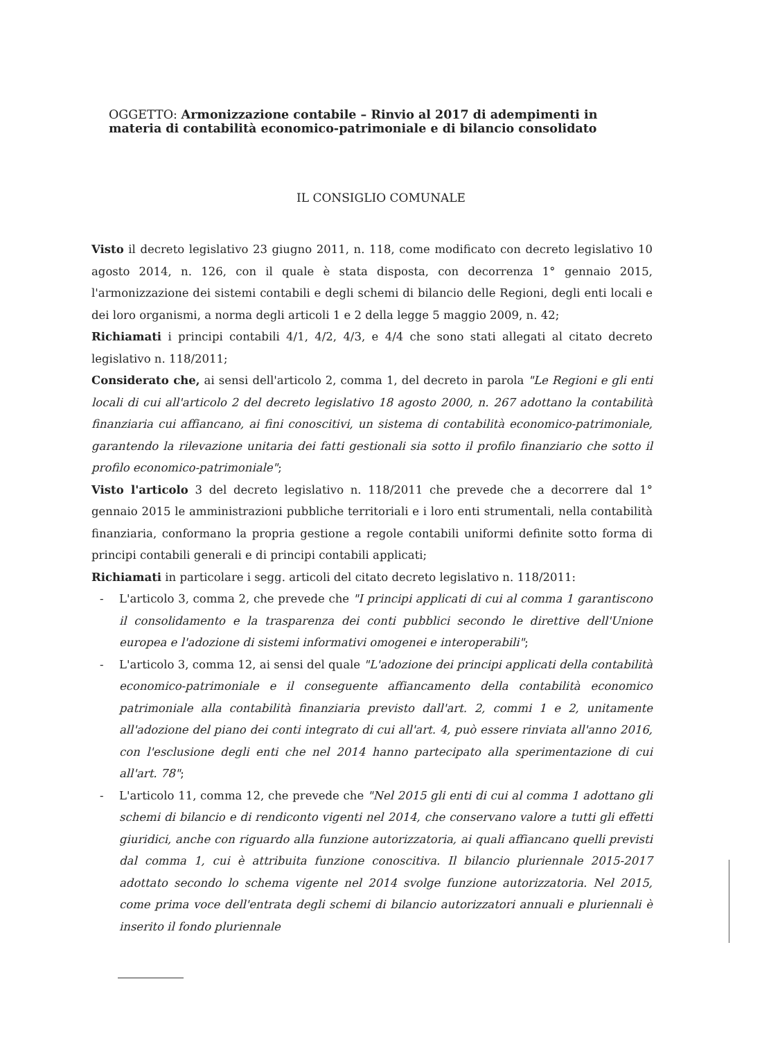OGGETTO: Armonizzazione contabile – Rinvio al 2017 di adempimenti in materia di contabilità economico-patrimoniale e di bilancio consolidato
IL CONSIGLIO COMUNALE
Visto il decreto legislativo 23 giugno 2011, n. 118, come modificato con decreto legislativo 10 agosto 2014, n. 126, con il quale è stata disposta, con decorrenza 1° gennaio 2015, l'armonizzazione dei sistemi contabili e degli schemi di bilancio delle Regioni, degli enti locali e dei loro organismi, a norma degli articoli 1 e 2 della legge 5 maggio 2009, n. 42;
Richiamati i principi contabili 4/1, 4/2, 4/3, e 4/4 che sono stati allegati al citato decreto legislativo n. 118/2011;
Considerato che, ai sensi dell'articolo 2, comma 1, del decreto in parola "Le Regioni e gli enti locali di cui all'articolo 2 del decreto legislativo 18 agosto 2000, n. 267 adottano la contabilità finanziaria cui affiancano, ai fini conoscitivi, un sistema di contabilità economico-patrimoniale, garantendo la rilevazione unitaria dei fatti gestionali sia sotto il profilo finanziario che sotto il profilo economico-patrimoniale";
Visto l'articolo 3 del decreto legislativo n. 118/2011 che prevede che a decorrere dal 1° gennaio 2015 le amministrazioni pubbliche territoriali e i loro enti strumentali, nella contabilità finanziaria, conformano la propria gestione a regole contabili uniformi definite sotto forma di principi contabili generali e di principi contabili applicati;
Richiamati in particolare i segg. articoli del citato decreto legislativo n. 118/2011:
- L'articolo 3, comma 2, che prevede che "I principi applicati di cui al comma 1 garantiscono il consolidamento e la trasparenza dei conti pubblici secondo le direttive dell'Unione europea e l'adozione di sistemi informativi omogenei e interoperabili";
- L'articolo 3, comma 12, ai sensi del quale "L'adozione dei principi applicati della contabilità economico-patrimoniale e il conseguente affiancamento della contabilità economico patrimoniale alla contabilità finanziaria previsto dall'art. 2, commi 1 e 2, unitamente all'adozione del piano dei conti integrato di cui all'art. 4, può essere rinviata all'anno 2016, con l'esclusione degli enti che nel 2014 hanno partecipato alla sperimentazione di cui all'art. 78";
- L'articolo 11, comma 12, che prevede che "Nel 2015 gli enti di cui al comma 1 adottano gli schemi di bilancio e di rendiconto vigenti nel 2014, che conservano valore a tutti gli effetti giuridici, anche con riguardo alla funzione autorizzatoria, ai quali affiancano quelli previsti dal comma 1, cui è attribuita funzione conoscitiva. Il bilancio pluriennale 2015-2017 adottato secondo lo schema vigente nel 2014 svolge funzione autorizzatoria. Nel 2015, come prima voce dell'entrata degli schemi di bilancio autorizzatori annuali e pluriennali è inserito il fondo pluriennale